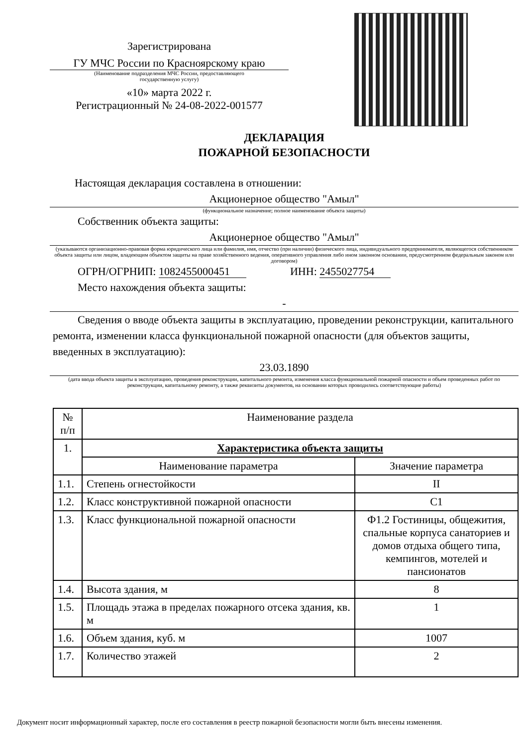Зарегистрирована
ГУ МЧС России по Красноярскому краю
(Наименование подразделения МЧС России, предоставляющего
государственную услугу)
«10» марта 2022 г.
Регистрационный № 24-08-2022-001577
ДЕКЛАРАЦИЯ
ПОЖАРНОЙ БЕЗОПАСНОСТИ
Настоящая декларация составлена в отношении:
Акционерное общество "Амыл"
(функциональное назначение; полное наименование объекта защиты)
Собственник объекта защиты:
Акционерное общество "Амыл"
(указываются организационно-правовая форма юридического лица или фамилия, имя, отчество (при наличии) физического лица, индивидуального предпринимателя, являющегося собственником объекта защиты или лицом, владеющим объектом защиты на праве хозяйственного ведения, оперативного управления либо ином законном основании, предусмотренном федеральным законом или договором)
ОГРН/ОГРНИП: 1082455000451 ИНН: 2455027754
Место нахождения объекта защиты:
-
Сведения о вводе объекта защиты в эксплуатацию, проведении реконструкции, капитального ремонта, изменении класса функциональной пожарной опасности (для объектов защиты, введенных в эксплуатацию):
23.03.1890
(дата ввода объекта защиты в эксплуатацию, проведения реконструкции, капитального ремонта, изменения класса функциональной пожарной опасности и объем проведенных работ по реконструкции, капитальному ремонту, а также реквизиты документов, на основании которых проводились соответствующие работы)
| № п/п | Наименование раздела | |
| --- | --- | --- |
| 1. | Характеристика объекта защиты | |
| | Наименование параметра | Значение параметра |
| 1.1. | Степень огнестойкости | II |
| 1.2. | Класс конструктивной пожарной опасности | С1 |
| 1.3. | Класс функциональной пожарной опасности | Ф1.2 Гостиницы, общежития, спальные корпуса санаториев и домов отдыха общего типа, кемпингов, мотелей и пансионатов |
| 1.4. | Высота здания, м | 8 |
| 1.5. | Площадь этажа в пределах пожарного отсека здания, кв. м | 1 |
| 1.6. | Объем здания, куб. м | 1007 |
| 1.7. | Количество этажей | 2 |
Документ носит информационный характер, после его составления в реестр пожарной безопасности могли быть внесены изменения.